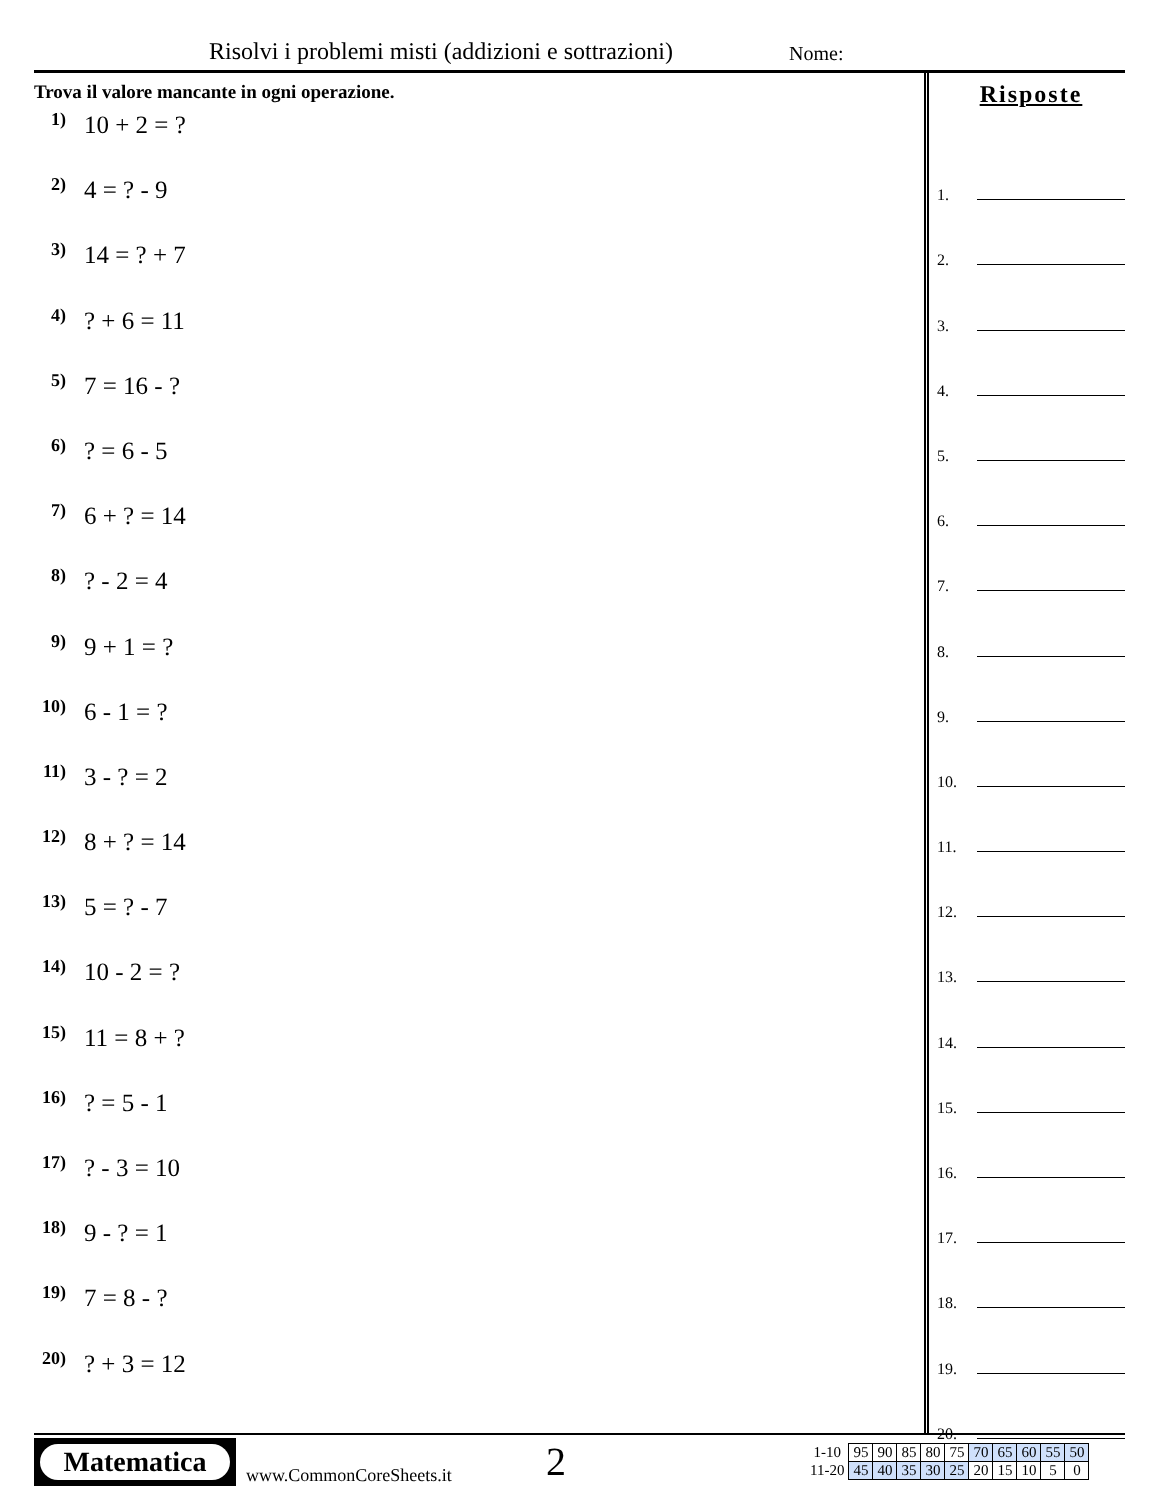Risolvi i problemi misti (addizioni e sottrazioni) Nome:
Trova il valore mancante in ogni operazione.
1) 10 + 2 = ?
2) 4 = ? - 9
3) 14 = ? + 7
4)? + 6 = 11
5) 7 = 16 - ?
6)? = 6 - 5
7) 6 + ? = 14
8)? - 2 = 4
9) 9 + 1 = ?
10) 6 - 1 = ?
11) 3 - ? = 2
12) 8 + ? = 14
13) 5 = ? - 7
14) 10 - 2 = ?
15) 11 = 8 + ?
16)? = 5 - 1
17)? - 3 = 10
18) 9 - ? = 1
19) 7 = 8 - ?
20)? + 3 = 12
Risposte
1.
2.
3.
4.
5.
6.
7.
8.
9.
10.
11.
12.
13.
14.
15.
16.
17.
18.
19.
20.
Matematica
www.CommonCoreSheets.it
2
| 1-10 | 95 | 90 | 85 | 80 | 75 | 70 | 65 | 60 | 55 | 50 |
| 11-20 | 45 | 40 | 35 | 30 | 25 | 20 | 15 | 10 | 5 | 0 |